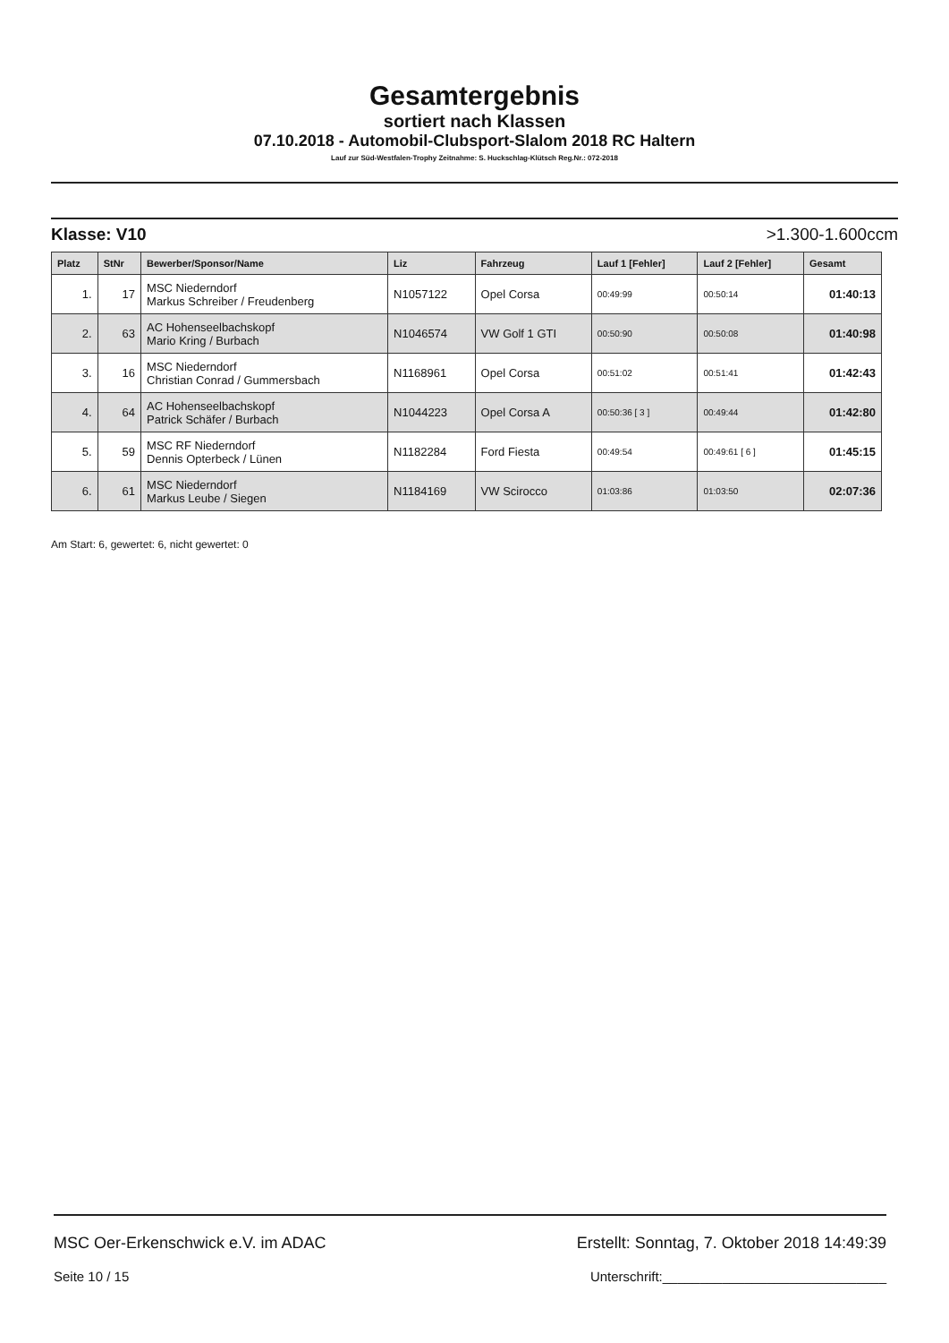Gesamtergebnis
sortiert nach Klassen
07.10.2018 - Automobil-Clubsport-Slalom 2018 RC Haltern
Lauf zur Süd-Westfalen-Trophy Zeitnahme: S. Huckschlag-Klütsch Reg.Nr.: 072-2018
Klasse: V10 >1.300-1.600ccm
| Platz | StNr | Bewerber/Sponsor/Name | Liz | Fahrzeug | Lauf 1 [Fehler] | Lauf 2 [Fehler] | Gesamt |
| --- | --- | --- | --- | --- | --- | --- | --- |
| 1. | 17 | MSC Niederndorf Markus Schreiber / Freudenberg | N1057122 | Opel Corsa | 00:49:99 | 00:50:14 | 01:40:13 |
| 2. | 63 | AC Hohenseelbachskopf Mario Kring / Burbach | N1046574 | VW Golf 1 GTI | 00:50:90 | 00:50:08 | 01:40:98 |
| 3. | 16 | MSC Niederndorf Christian Conrad / Gummersbach | N1168961 | Opel Corsa | 00:51:02 | 00:51:41 | 01:42:43 |
| 4. | 64 | AC Hohenseelbachskopf Patrick Schäfer / Burbach | N1044223 | Opel Corsa A | 00:50:36 [ 3 ] | 00:49:44 | 01:42:80 |
| 5. | 59 | MSC RF Niederndorf Dennis Opterbeck / Lünen | N1182284 | Ford Fiesta | 00:49:54 | 00:49:61 [ 6 ] | 01:45:15 |
| 6. | 61 | MSC Niederndorf Markus Leube / Siegen | N1184169 | VW Scirocco | 01:03:86 | 01:03:50 | 02:07:36 |
Am Start: 6, gewertet: 6, nicht gewertet: 0
MSC Oer-Erkenschwick e.V. im ADAC Erstellt: Sonntag, 7. Oktober 2018 14:49:39
Seite 10 / 15 Unterschrift:______________________________